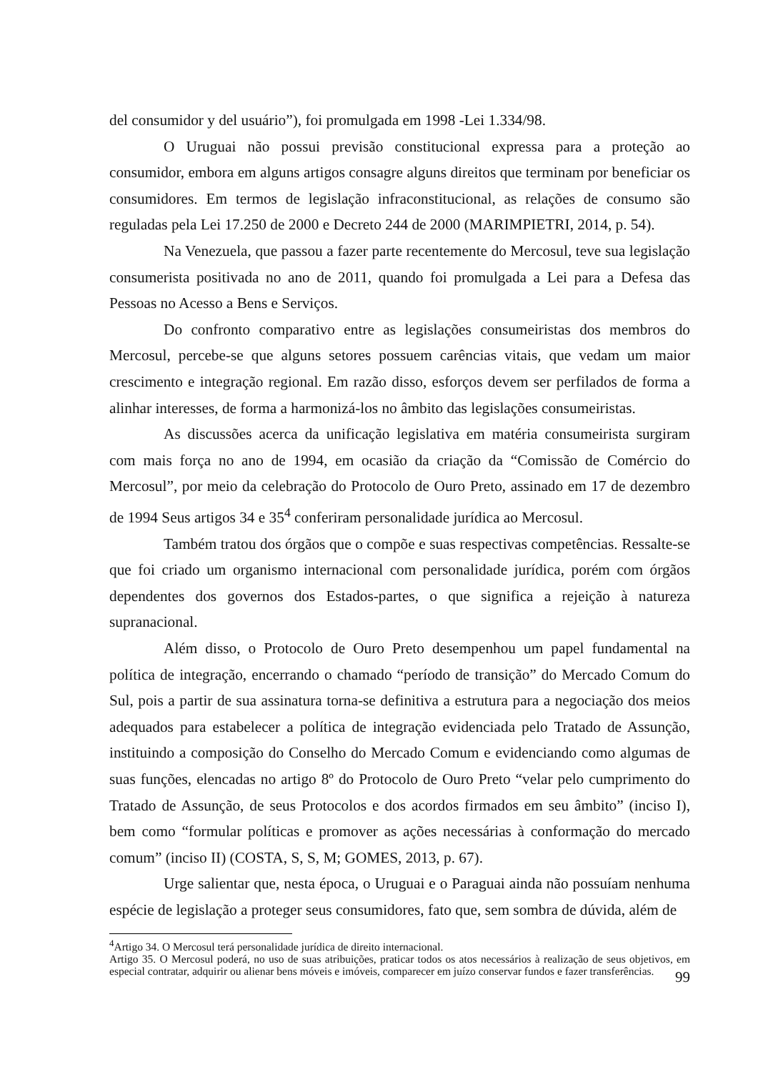del consumidor y del usuário”), foi promulgada em 1998 -Lei 1.334/98.
O Uruguai não possui previsão constitucional expressa para a proteção ao consumidor, embora em alguns artigos consagre alguns direitos que terminam por beneficiar os consumidores. Em termos de legislação infraconstitucional, as relações de consumo são reguladas pela Lei 17.250 de 2000 e Decreto 244 de 2000 (MARIMPIETRI, 2014, p. 54).
Na Venezuela, que passou a fazer parte recentemente do Mercosul, teve sua legislação consumerista positivada no ano de 2011, quando foi promulgada a Lei para a Defesa das Pessoas no Acesso a Bens e Serviços.
Do confronto comparativo entre as legislações consumeiristas dos membros do Mercosul, percebe-se que alguns setores possuem carências vitais, que vedam um maior crescimento e integração regional. Em razão disso, esforços devem ser perfilados de forma a alinhar interesses, de forma a harmonizá-los no âmbito das legislações consumeiristas.
As discussões acerca da unificação legislativa em matéria consumeirista surgiram com mais força no ano de 1994, em ocasião da criação da “Comissão de Comércio do Mercosul”, por meio da celebração do Protocolo de Ouro Preto, assinado em 17 de dezembro de 1994 Seus artigos 34 e 35<sup>4</sup> conferiram personalidade jurídica ao Mercosul.
Também tratou dos órgãos que o compõe e suas respectivas competências. Ressalte-se que foi criado um organismo internacional com personalidade jurídica, porém com órgãos dependentes dos governos dos Estados-partes, o que significa a rejeição à natureza supranacional.
Além disso, o Protocolo de Ouro Preto desempenhou um papel fundamental na política de integração, encerrando o chamado “período de transição” do Mercado Comum do Sul, pois a partir de sua assinatura torna-se definitiva a estrutura para a negociação dos meios adequados para estabelecer a política de integração evidenciada pelo Tratado de Assunção, instituindo a composição do Conselho do Mercado Comum e evidenciando como algumas de suas funções, elencadas no artigo 8º do Protocolo de Ouro Preto “velar pelo cumprimento do Tratado de Assunção, de seus Protocolos e dos acordos firmados em seu âmbito” (inciso I), bem como “formular políticas e promover as ações necessárias à conformação do mercado comum” (inciso II) (COSTA, S, S, M; GOMES, 2013, p. 67).
Urge salientar que, nesta época, o Uruguai e o Paraguai ainda não possuíam nenhuma espécie de legislação a proteger seus consumidores, fato que, sem sombra de dúvida, além de
<sup>4</sup> Artigo 34. O Mercosul terá personalidade jurídica de direito internacional.
Artigo 35. O Mercosul poderá, no uso de suas atribuições, praticar todos os atos necessários à realização de seus objetivos, em especial contratar, adquirir ou alienar bens móveis e imóveis, comparecer em juízo conservar fundos e fazer transferências.
99